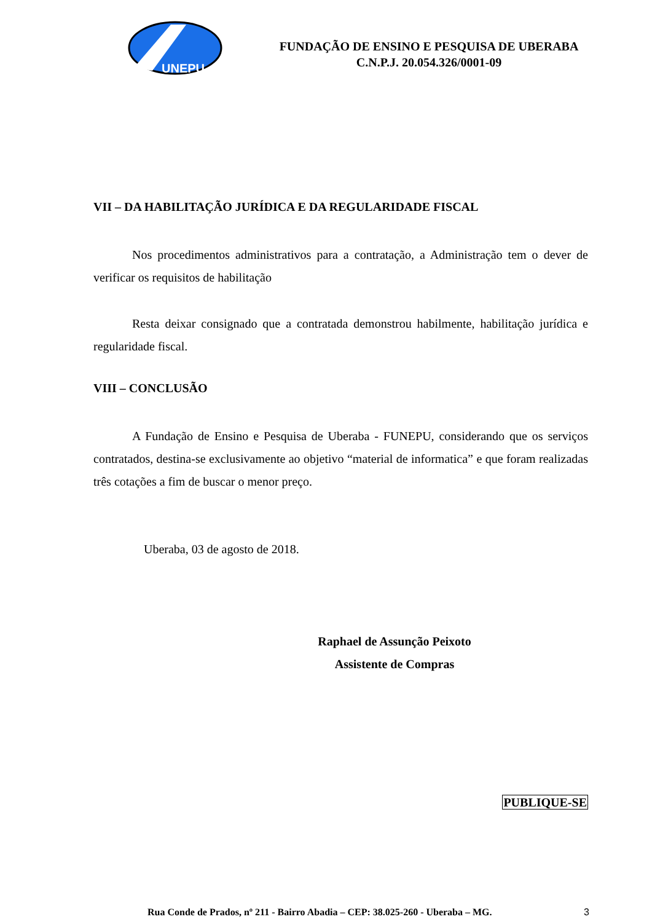UNEPU
FUNDAÇÃO DE ENSINO E PESQUISA DE UBERABA
C.N.P.J. 20.054.326/0001-09
VII – DA HABILITAÇÃO JURÍDICA E DA REGULARIDADE FISCAL
Nos procedimentos administrativos para a contratação, a Administração tem o dever de verificar os requisitos de habilitação
Resta deixar consignado que a contratada demonstrou habilmente, habilitação jurídica e regularidade fiscal.
VIII – CONCLUSÃO
A Fundação de Ensino e Pesquisa de Uberaba - FUNEPU, considerando que os serviços contratados, destina-se exclusivamente ao objetivo “material de informatica” e que foram realizadas três cotações a fim de buscar o menor preço.
Uberaba, 03 de agosto de 2018.
Raphael de Assunção Peixoto
Assistente de Compras
PUBLIQUE-SE
Rua Conde de Prados, nº 211 - Bairro Abadia – CEP: 38.025-260 - Uberaba – MG.
3